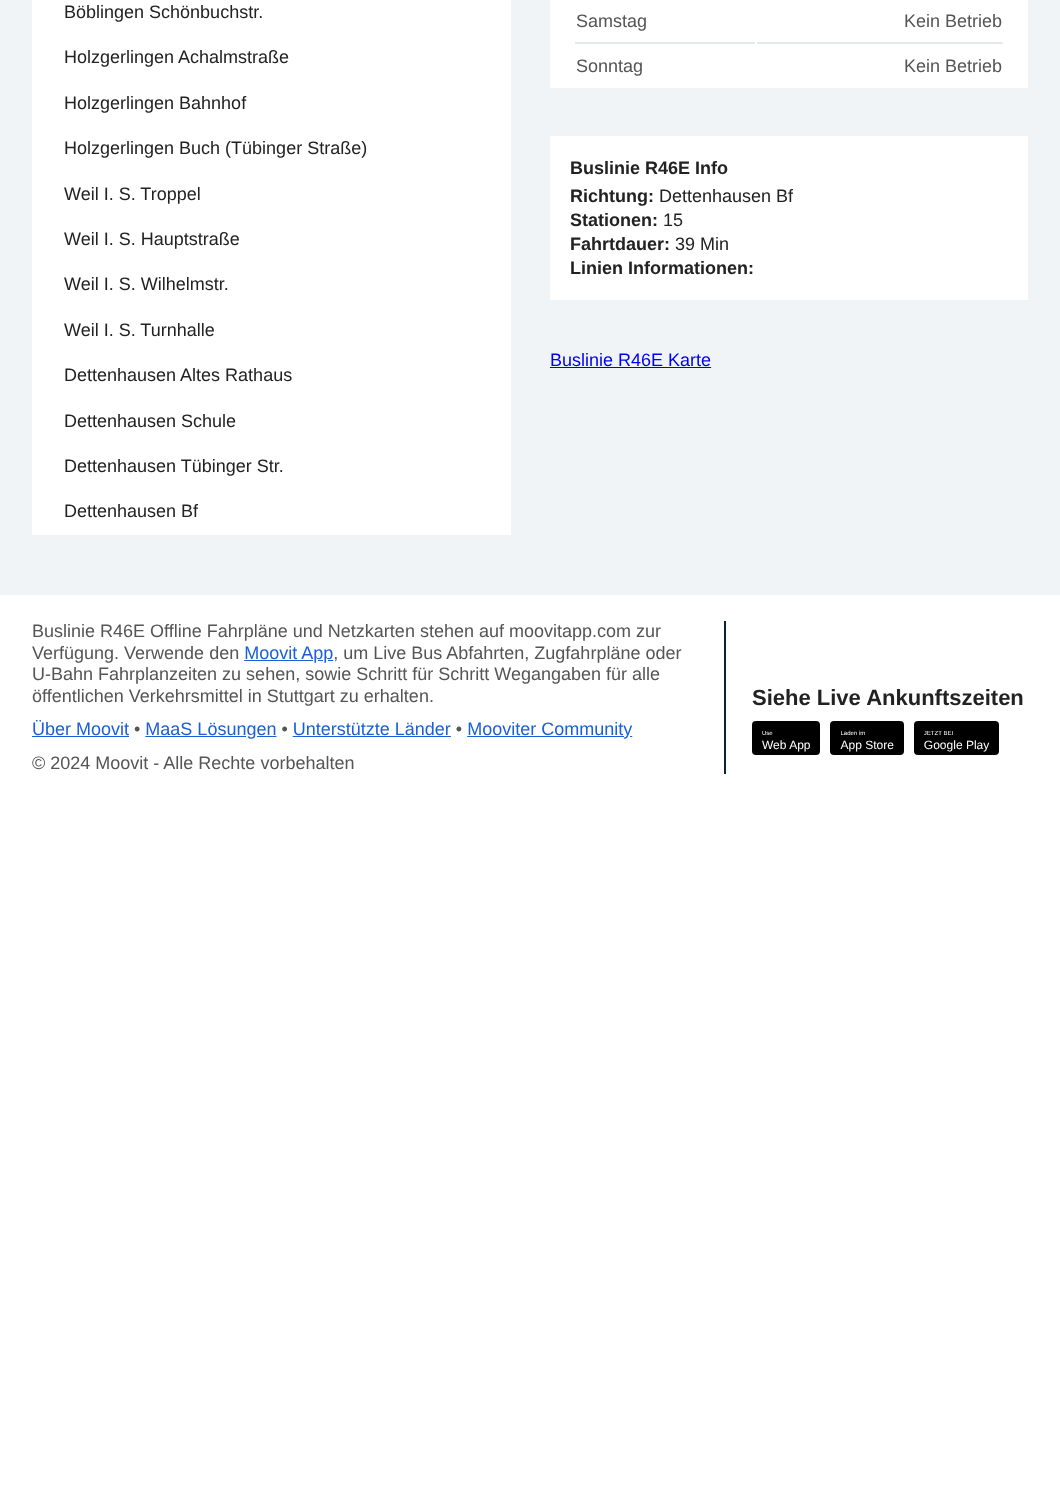Böblingen Schönbuchstr.
Holzgerlingen Achalmstraße
Holzgerlingen Bahnhof
Holzgerlingen Buch (Tübinger Straße)
Weil I. S. Troppel
Weil I. S. Hauptstraße
Weil I. S. Wilhelmstr.
Weil I. S. Turnhalle
Dettenhausen Altes Rathaus
Dettenhausen Schule
Dettenhausen Tübinger Str.
Dettenhausen Bf
| Samstag | Kein Betrieb |
| Sonntag | Kein Betrieb |
Buslinie R46E Info
Richtung: Dettenhausen Bf
Stationen: 15
Fahrtdauer: 39 Min
Linien Informationen:
Buslinie R46E Karte
Buslinie R46E Offline Fahrpläne und Netzkarten stehen auf moovitapp.com zur Verfügung. Verwende den Moovit App, um Live Bus Abfahrten, Zugfahrpläne oder U-Bahn Fahrplanzeiten zu sehen, sowie Schritt für Schritt Wegangaben für alle öffentlichen Verkehrsmittel in Stuttgart zu erhalten.
Über Moovit • MaaS Lösungen • Unterstützte Länder • Mooviter Community
© 2024 Moovit - Alle Rechte vorbehalten
Siehe Live Ankunftszeiten
Use
Web App Laden im
App Store JETZT BEI
Google Play